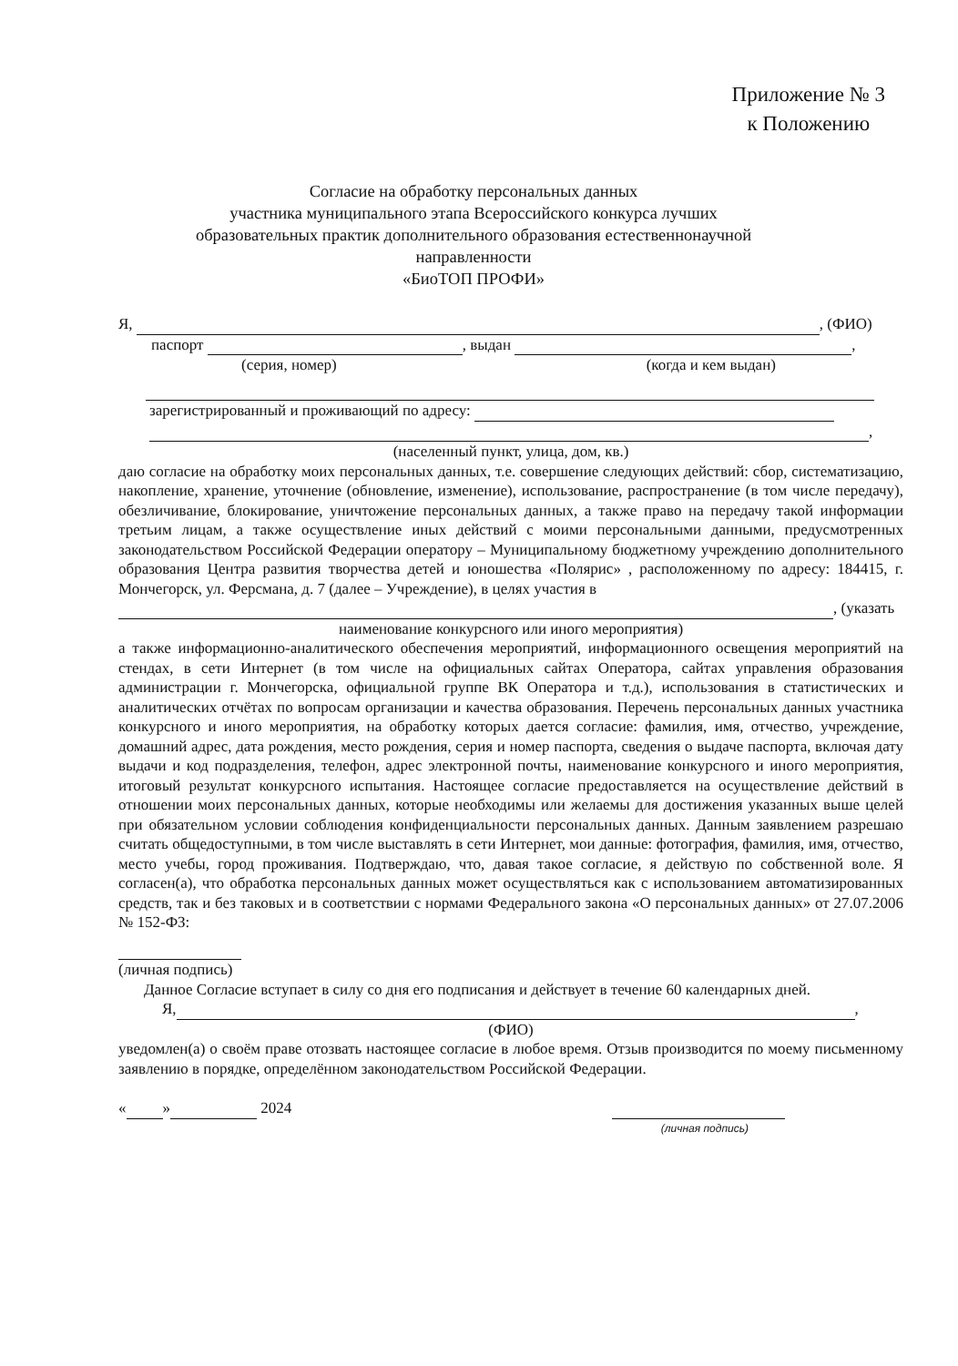Приложение № 3
к Положению
Согласие на обработку персональных данных
участника муниципального этапа Всероссийского конкурса лучших образовательных практик дополнительного образования естественнонаучной направленности
«БиоТОП ПРОФИ»
Я, , (ФИО)
паспорт , выдан ,
(серия, номер) (когда и кем выдан)
зарегистрированный и проживающий по адресу:
,
(населенный пункт, улица, дом, кв.)
даю согласие на обработку моих персональных данных, т.е. совершение следующих действий: сбор, систематизацию, накопление, хранение, уточнение (обновление, изменение), использование, распространение (в том числе передачу), обезличивание, блокирование, уничтожение персональных данных, а также право на передачу такой информации третьим лицам, а также осуществление иных действий с моими персональными данными, предусмотренных законодательством Российской Федерации оператору – Муниципальному бюджетному учреждению дополнительного образования Центра развития творчества детей и юношества «Полярис» , расположенному по адресу: 184415, г. Мончегорск, ул. Ферсмана, д. 7 (далее – Учреждение), в целях участия в
, (указать
наименование конкурсного или иного мероприятия)
а также информационно-аналитического обеспечения мероприятий, информационного освещения мероприятий на стендах, в сети Интернет (в том числе на официальных сайтах Оператора, сайтах управления образования администрации г. Мончегорска, официальной группе ВК Оператора и т.д.), использования в статистических и аналитических отчётах по вопросам организации и качества образования. Перечень персональных данных участника конкурсного и иного мероприятия, на обработку которых дается согласие: фамилия, имя, отчество, учреждение, домашний адрес, дата рождения, место рождения, серия и номер паспорта, сведения о выдаче паспорта, включая дату выдачи и код подразделения, телефон, адрес электронной почты, наименование конкурсного и иного мероприятия, итоговый результат конкурсного испытания. Настоящее согласие предоставляется на осуществление действий в отношении моих персональных данных, которые необходимы или желаемы для достижения указанных выше целей при обязательном условии соблюдения конфиденциальности персональных данных. Данным заявлением разрешаю считать общедоступными, в том числе выставлять в сети Интернет, мои данные: фотография, фамилия, имя, отчество, место учебы, город проживания. Подтверждаю, что, давая такое согласие, я действую по собственной воле. Я согласен(а), что обработка персональных данных может осуществляться как с использованием автоматизированных средств, так и без таковых и в соответствии с нормами Федерального закона «О персональных данных» от 27.07.2006 № 152-ФЗ:
(личная подпись)
Данное Согласие вступает в силу со дня его подписания и действует в течение 60 календарных дней.
Я, ,
(ФИО)
уведомлен(а) о своём праве отозвать настоящее согласие в любое время. Отзыв производится по моему письменному заявлению в порядке, определённом законодательством Российской Федерации.
« » 2024
(личная подпись)